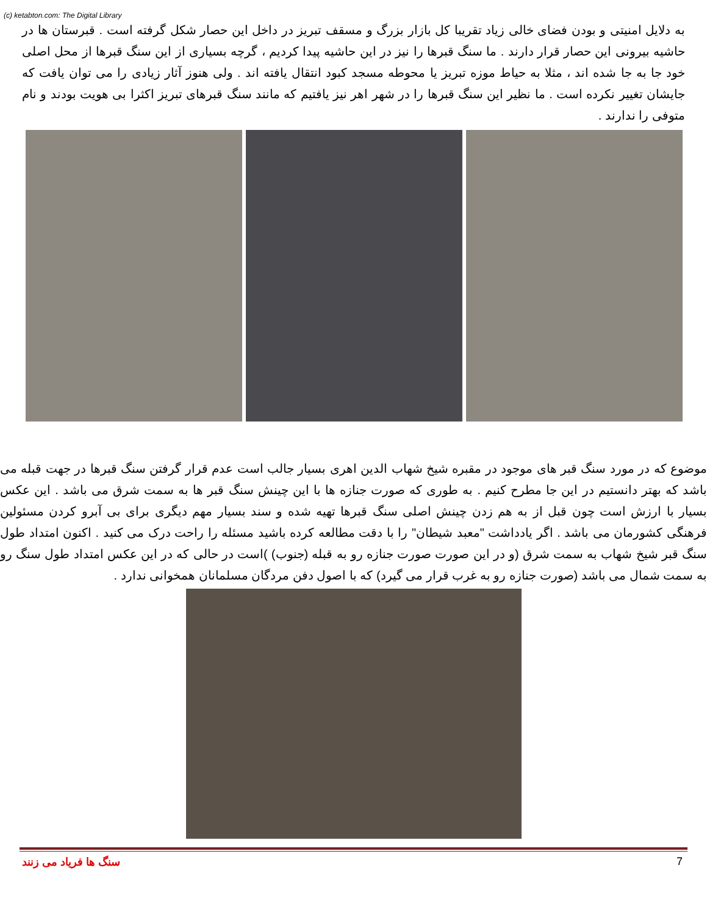(c) ketabton.com: The Digital Library
به دلایل امنیتی و بودن فضای خالی زیاد تقریبا کل بازار بزرگ و مسقف تبریز در داخل این حصار شکل گرفته است . قبرستان ها در حاشیه بیرونی این حصار قرار دارند . ما سنگ قبرها را نیز در این حاشیه پیدا کردیم ، گرچه بسیاری از این سنگ قبرها از محل اصلی خود جا به جا شده اند ، مثلا به حیاط موزه تبریز یا محوطه مسجد کبود انتقال یافته اند . ولی هنوز آثار زیادی را می توان یافت که جایشان تغییر نکرده است . ما نظیر این سنگ قبرها را در شهر اهر نیز یافتیم که مانند سنگ قبرهای تبریز اکثرا بی هویت بودند و نام متوفی را ندارند .
موضوع که در مورد سنگ قبر های موجود در مقبره شیخ شهاب الدین اهری بسیار جالب است عدم قرار گرفتن سنگ قبرها در جهت قبله می باشد که بهتر دانستیم در این جا مطرح کنیم . به طوری که صورت جنازه ها با این چینش سنگ قبر ها به سمت شرق می باشد . این عکس بسیار با ارزش است چون قبل از به هم زدن چینش اصلی سنگ قبرها تهیه شده و سند بسیار مهم دیگری برای بی آبرو کردن مسئولین فرهنگی کشورمان می باشد . اگر یادداشت "معبد شیطان" را با دقت مطالعه کرده باشید مسئله را راحت درک می کنید . اکنون امتداد طول سنگ قبر شیخ شهاب به سمت شرق (و در این صورت صورت جنازه رو به قبله (جنوب) )است در حالی که در این عکس امتداد طول سنگ رو به سمت شمال می باشد (صورت جنازه رو به غرب قرار می گیرد) که با اصول دفن مردگان مسلمانان همخوانی ندارد .
سنگ ها فریاد می زنند 7